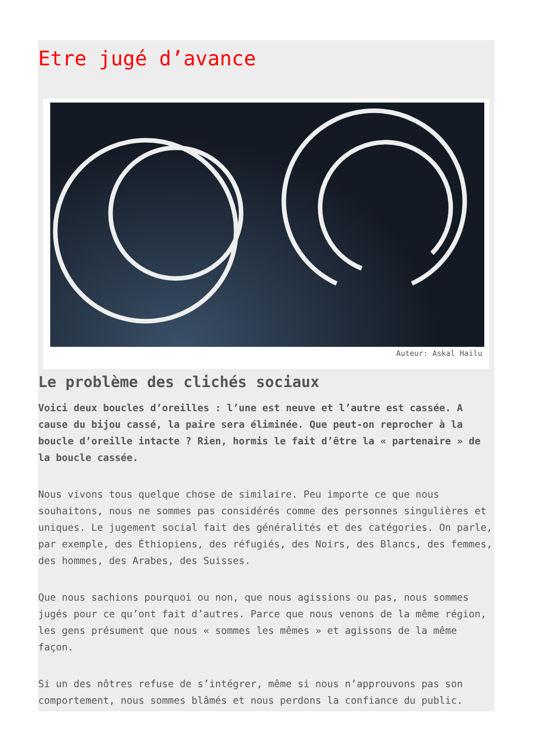Etre jugé d’avance
Auteur: Askal Hailu
Le problème des clichés sociaux
Voici deux boucles d’oreilles : l’une est neuve et l’autre est cassée. A cause du bijou cassé, la paire sera éliminée. Que peut-on reprocher à la boucle d’oreille intacte ? Rien, hormis le fait d’être la « partenaire » de la boucle cassée.
Nous vivons tous quelque chose de similaire. Peu importe ce que nous souhaitons, nous ne sommes pas considérés comme des personnes singulières et uniques. Le jugement social fait des généralités et des catégories. On parle, par exemple, des Éthiopiens, des réfugiés, des Noirs, des Blancs, des femmes, des hommes, des Arabes, des Suisses.
Que nous sachions pourquoi ou non, que nous agissions ou pas, nous sommes jugés pour ce qu’ont fait d’autres. Parce que nous venons de la même région, les gens présument que nous « sommes les mêmes » et agissons de la même façon.
Si un des nôtres refuse de s’intégrer, même si nous n’approuvons pas son comportement, nous sommes blâmés et nous perdons la confiance du public.